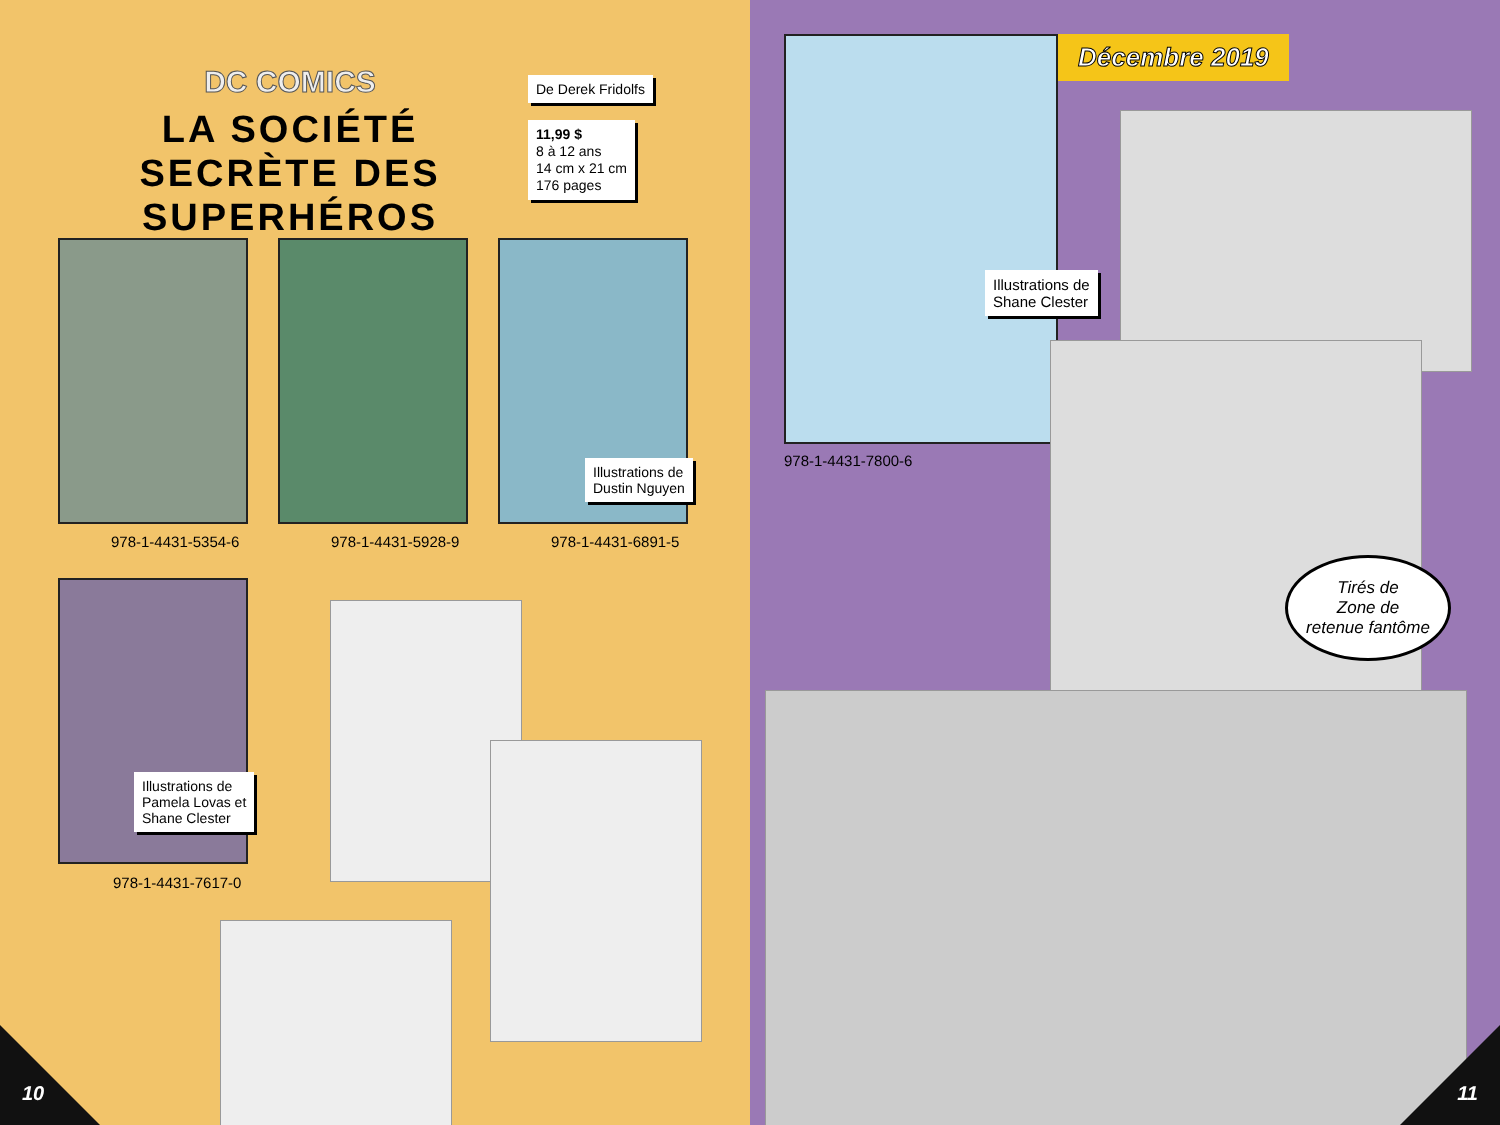DC COMICS
LA SOCIÉTÉ SECRÈTE DES SUPERHÉROS
De Derek Fridolfs
11,99 $
8 à 12 ans
14 cm x 21 cm
176 pages
Illustrations de
Dustin Nguyen
978-1-4431-5354-6 978-1-4431-5928-9 978-1-4431-6891-5
Illustrations de
Pamela Lovas et
Shane Clester
978-1-4431-7617-0
10
Décembre 2019
Illustrations de
Shane Clester
978-1-4431-7800-6
Tirés de
Zone de
retenue fantôme
11